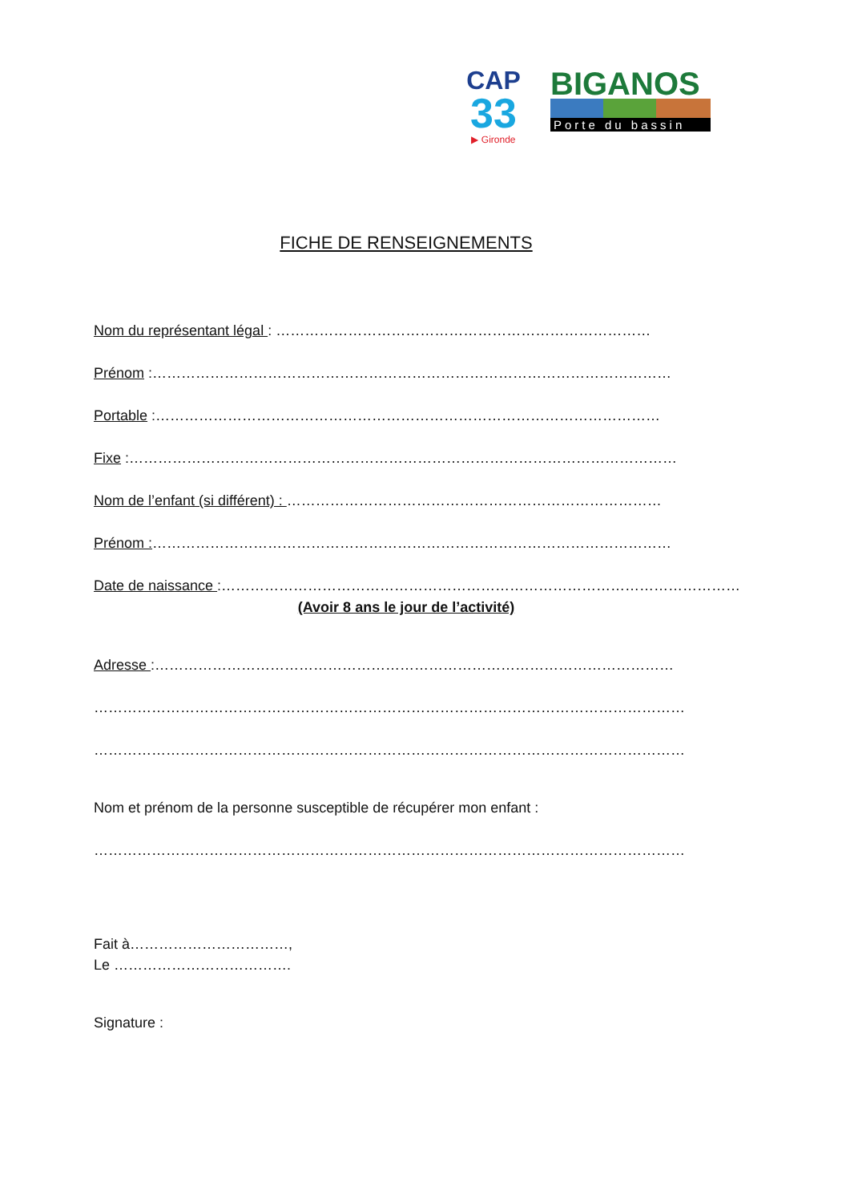CAP
33
▶ Gironde
BIGANOS
Porte du bassin
FICHE DE RENSEIGNEMENTS
Nom du représentant légal : ……………………………………………………………………
Prénom :………………………………………………………………………………………………
Portable :……………………………………………………………………………………………
Fixe :……………………………………………………………………………………………………
Nom de l’enfant (si différent) : ……………………………………………………………………
Prénom :………………………………………………………………………………………………
Date de naissance :………………………………………………………………………………………………
(Avoir 8 ans le jour de l’activité)
Adresse :………………………………………………………………………………………………
……………………………………………………………………………………………………………
……………………………………………………………………………………………………………
Nom et prénom de la personne susceptible de récupérer mon enfant :
……………………………………………………………………………………………………………
Fait à……………………………,
Le ……………………………….
Signature :